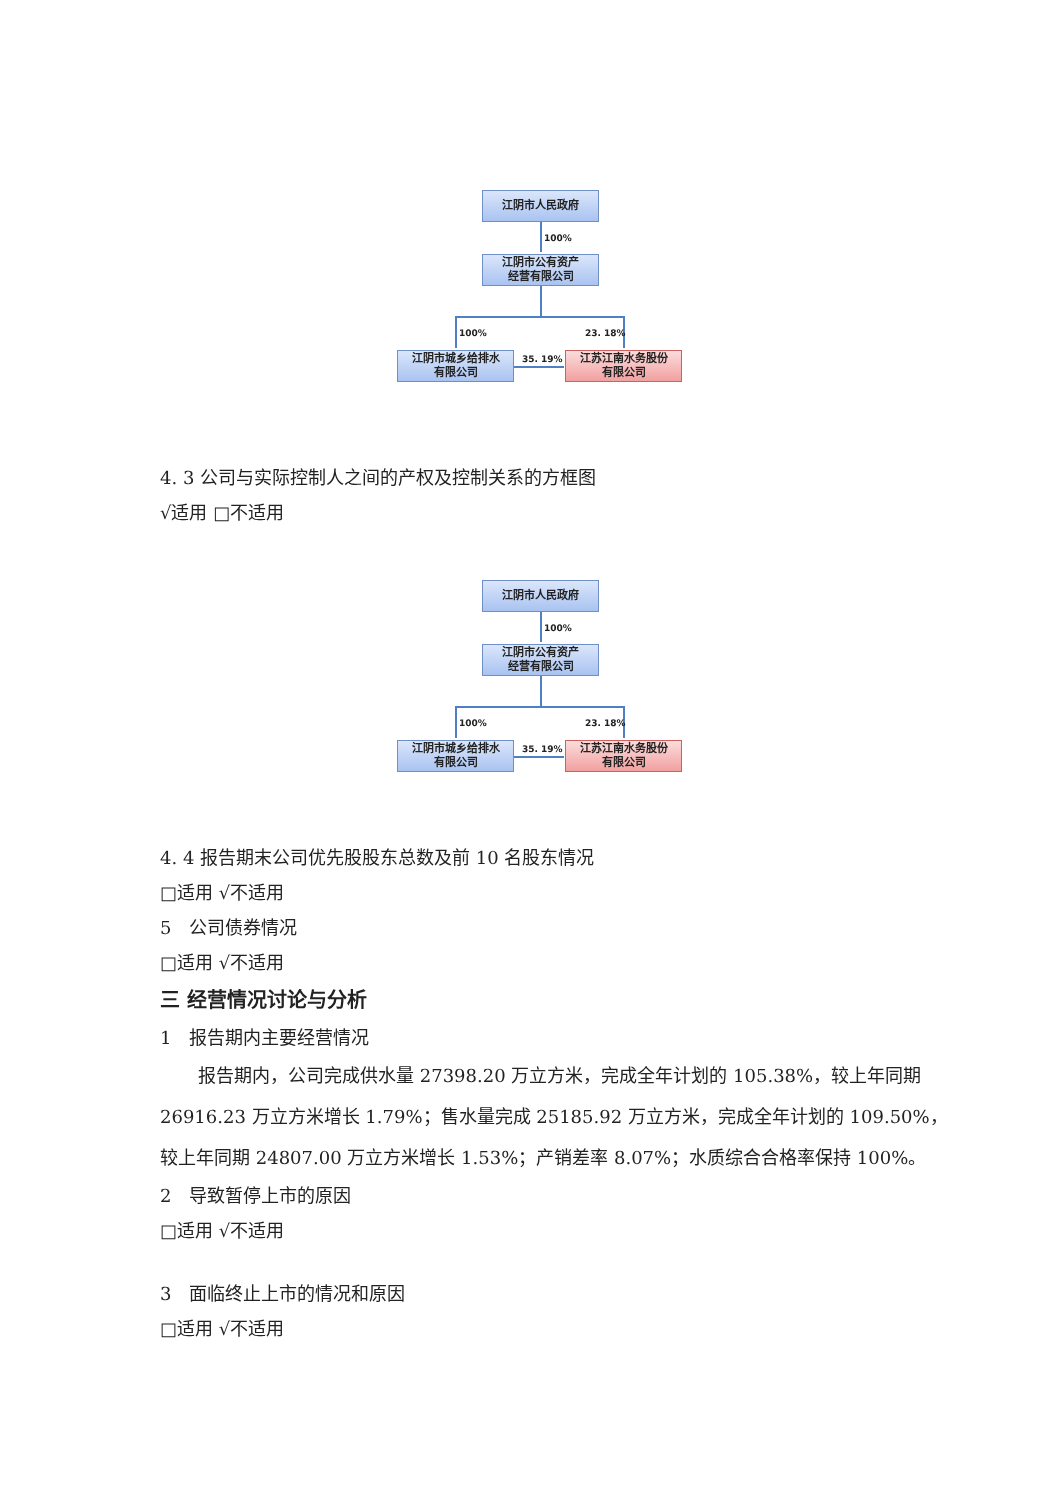江阴市人民政府
100%
江阴市公有资产
经营有限公司
100% 23. 18%
江阴市城乡给排水
有限公司
35. 19%
江苏江南水务股份
有限公司
4. 3 公司与实际控制人之间的产权及控制关系的方框图
√适用 □不适用
江阴市人民政府
100%
江阴市公有资产
经营有限公司
100% 23. 18%
江阴市城乡给排水
有限公司
35. 19%
江苏江南水务股份
有限公司
4. 4 报告期末公司优先股股东总数及前 10 名股东情况
□适用 √不适用
5 公司债券情况
□适用 √不适用
三 经营情况讨论与分析
1 报告期内主要经营情况
报告期内，公司完成供水量 27398.20 万立方米，完成全年计划的 105.38%，较上年同期 26916.23 万立方米增长 1.79%；售水量完成 25185.92 万立方米，完成全年计划的 109.50%，较上年同期 24807.00 万立方米增长 1.53%；产销差率 8.07%；水质综合合格率保持 100%。
2 导致暂停上市的原因
□适用 √不适用
3 面临终止上市的情况和原因
□适用 √不适用